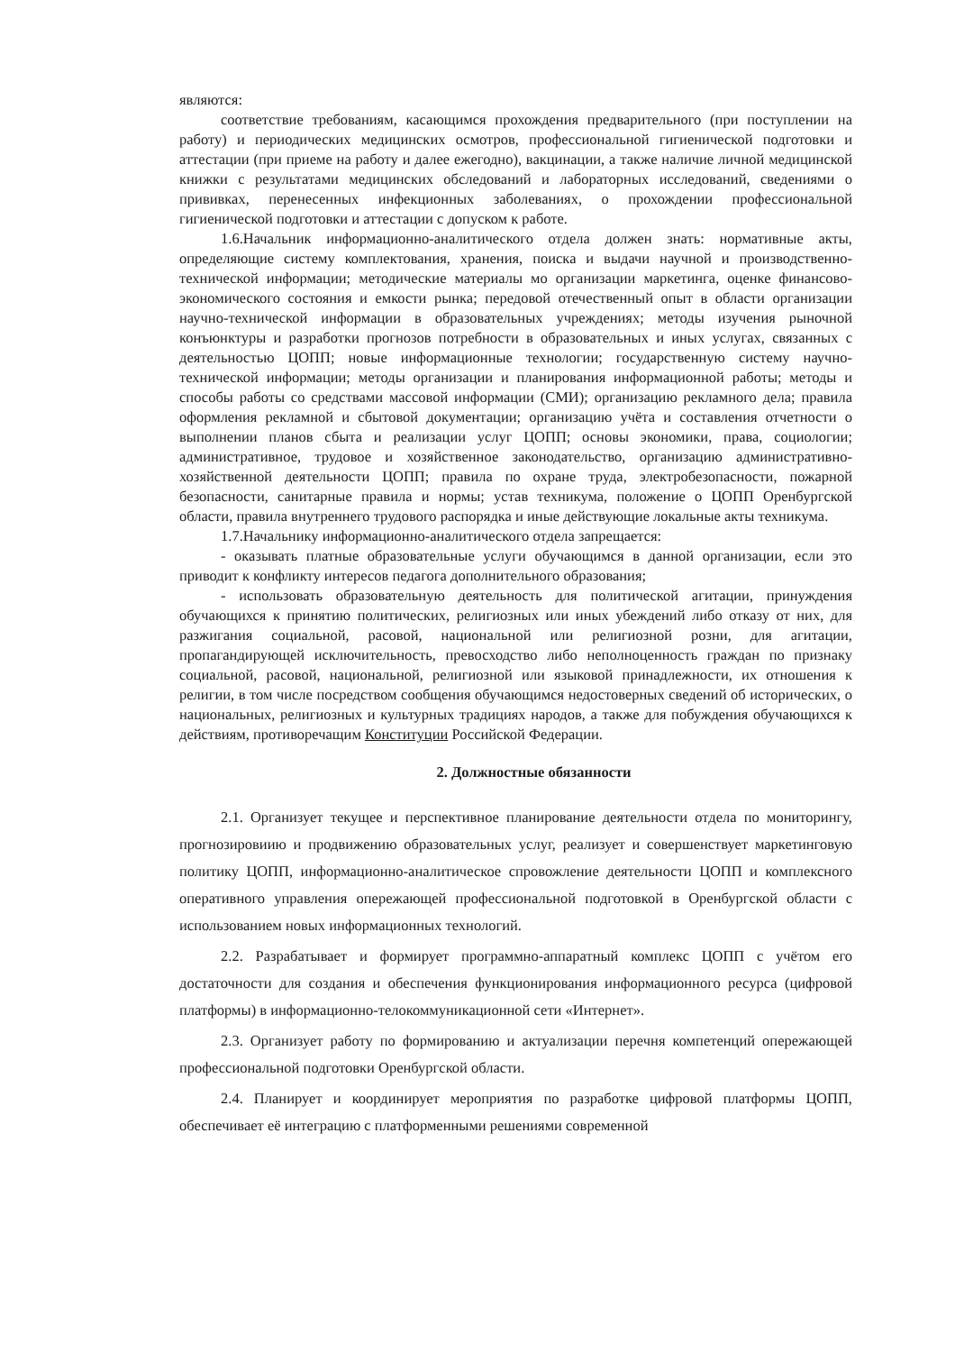являются:
соответствие требованиям, касающимся прохождения предварительного (при поступлении на работу) и периодических медицинских осмотров, профессиональной гигиенической подготовки и аттестации (при приеме на работу и далее ежегодно), вакцинации, а также наличие личной медицинской книжки с результатами медицинских обследований и лабораторных исследований, сведениями о прививках, перенесенных инфекционных заболеваниях, о прохождении профессиональной гигиенической подготовки и аттестации с допуском к работе.
1.6.Начальник информационно-аналитического отдела должен знать: нормативные акты, определяющие систему комплектования, хранения, поиска и выдачи научной и производственно-технической информации; методические материалы мо организации маркетинга, оценке финансово-экономического состояния и емкости рынка; передовой отечественный опыт в области организации научно-технической информации в образовательных учреждениях; методы изучения рыночной конъюнктуры и разработки прогнозов потребности в образовательных и иных услугах, связанных с деятельностью ЦОПП; новые информационные технологии; государственную систему научно-технической информации; методы организации и планирования информационной работы; методы и способы работы со средствами массовой информации (СМИ); организацию рекламного дела; правила оформления рекламной и сбытовой документации; организацию учёта и составления отчетности о выполнении планов сбыта и реализации услуг ЦОПП; основы экономики, права, социологии; административное, трудовое и хозяйственное законодательство, организацию административно-хозяйственной деятельности ЦОПП; правила по охране труда, электробезопасности, пожарной безопасности, санитарные правила и нормы; устав техникума, положение о ЦОПП Оренбургской области, правила внутреннего трудового распорядка и иные действующие локальные акты техникума.
1.7.Начальнику информационно-аналитического отдела запрещается:
- оказывать платные образовательные услуги обучающимся в данной организации, если это приводит к конфликту интересов педагога дополнительного образования;
- использовать образовательную деятельность для политической агитации, принуждения обучающихся к принятию политических, религиозных или иных убеждений либо отказу от них, для разжигания социальной, расовой, национальной или религиозной розни, для агитации, пропагандирующей исключительность, превосходство либо неполноценность граждан по признаку социальной, расовой, национальной, религиозной или языковой принадлежности, их отношения к религии, в том числе посредством сообщения обучающимся недостоверных сведений об исторических, о национальных, религиозных и культурных традициях народов, а также для побуждения обучающихся к действиям, противоречащим Конституции Российской Федерации.
2. Должностные обязанности
2.1. Организует текущее и перспективное планирование деятельности отдела по мониторингу, прогнозировиию и продвижению образовательных услуг, реализует и совершенствует маркетинговую политику ЦОПП, информационно-аналитическое спровожление деятельности ЦОПП и комплексного оперативного управления опережающей профессиональной подготовкой в Оренбургской области с использованием новых информационных технологий.
2.2. Разрабатывает и формирует программно-аппаратный комплекс ЦОПП с учётом его достаточности для создания и обеспечения функционирования информационного ресурса (цифровой платформы) в информационно-телокоммуникационной сети «Интернет».
2.3. Организует работу по формированию и актуализации перечня компетенций опережающей профессиональной подготовки Оренбургской области.
2.4. Планирует и координирует мероприятия по разработке цифровой платформы ЦОПП, обеспечивает её интеграцию с платформенными решениями современной